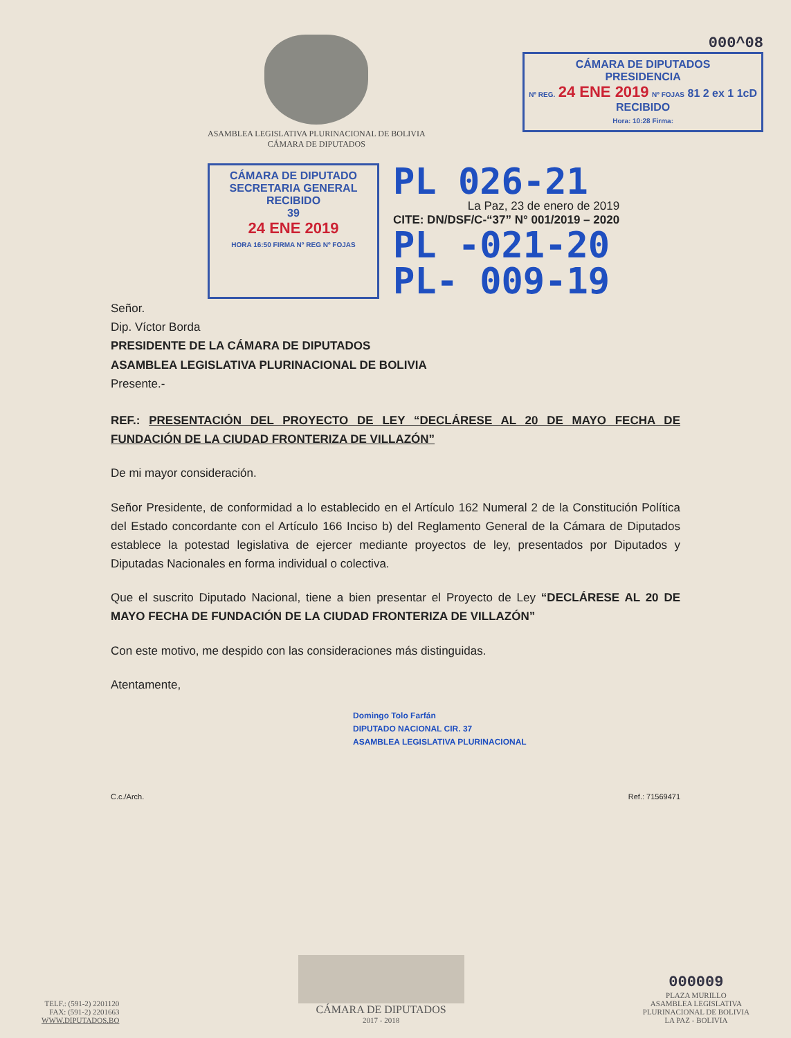ASAMBLEA LEGISLATIVA PLURINACIONAL DE BOLIVIA
CÁMARA DE DIPUTADOS
000^08
CÁMARA DE DIPUTADOS
PRESIDENCIA
Nº REG. 24 ENE 2019 Nº FOJAS 81 2 ex 1 1cD
RECIBIDO
Hora: 10:28 Firma:
CÁMARA DE DIPUTADO
SECRETARIA GENERAL
RECIBIDO
39
24 ENE 2019
HORA 16:50 FIRMA Nº REG Nº FOJAS
PL 026-21
La Paz, 23 de enero de 2019
CITE: DN/DSF/C-“37” N° 001/2019 – 2020
PL -021-20
PL- 009-19
Señor.
Dip. Víctor Borda
PRESIDENTE DE LA CÁMARA DE DIPUTADOS
ASAMBLEA LEGISLATIVA PLURINACIONAL DE BOLIVIA
Presente.-
REF.: PRESENTACIÓN DEL PROYECTO DE LEY “DECLÁRESE AL 20 DE MAYO FECHA DE FUNDACIÓN DE LA CIUDAD FRONTERIZA DE VILLAZÓN”
De mi mayor consideración.
Señor Presidente, de conformidad a lo establecido en el Artículo 162 Numeral 2 de la Constitución Política del Estado concordante con el Artículo 166 Inciso b) del Reglamento General de la Cámara de Diputados establece la potestad legislativa de ejercer mediante proyectos de ley, presentados por Diputados y Diputadas Nacionales en forma individual o colectiva.
Que el suscrito Diputado Nacional, tiene a bien presentar el Proyecto de Ley “DECLÁRESE AL 20 DE MAYO FECHA DE FUNDACIÓN DE LA CIUDAD FRONTERIZA DE VILLAZÓN”
Con este motivo, me despido con las consideraciones más distinguidas.
Atentamente,
Domingo Tolo Farfán
DIPUTADO NACIONAL CIR. 37
ASAMBLEA LEGISLATIVA PLURINACIONAL
C.c./Arch. Ref.: 71569471
TELF.: (591-2) 2201120
FAX: (591-2) 2201663
WWW.DIPUTADOS.BO
CÁMARA DE DIPUTADOS
2017 - 2018
000009
PLAZA MURILLO
ASAMBLEA LEGISLATIVA
PLURINACIONAL DE BOLIVIA
LA PAZ - BOLIVIA